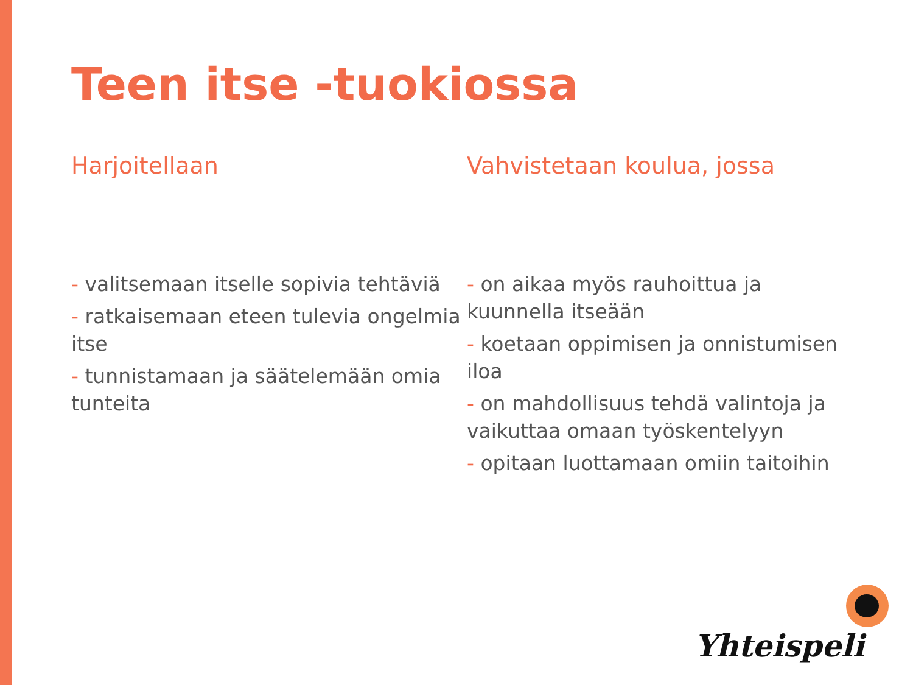Teen itse -tuokiossa
Harjoitellaan
- valitsemaan itselle sopivia tehtäviä
- ratkaisemaan eteen tulevia ongelmia itse
- tunnistamaan ja säätelemään omia tunteita
Vahvistetaan koulua, jossa
- on aikaa myös rauhoittua ja kuunnella itseään
- koetaan oppimisen ja onnistumisen iloa
- on mahdollisuus tehdä valintoja ja vaikuttaa omaan työskentelyyn
- opitaan luottamaan omiin taitoihin
Yhteispeli